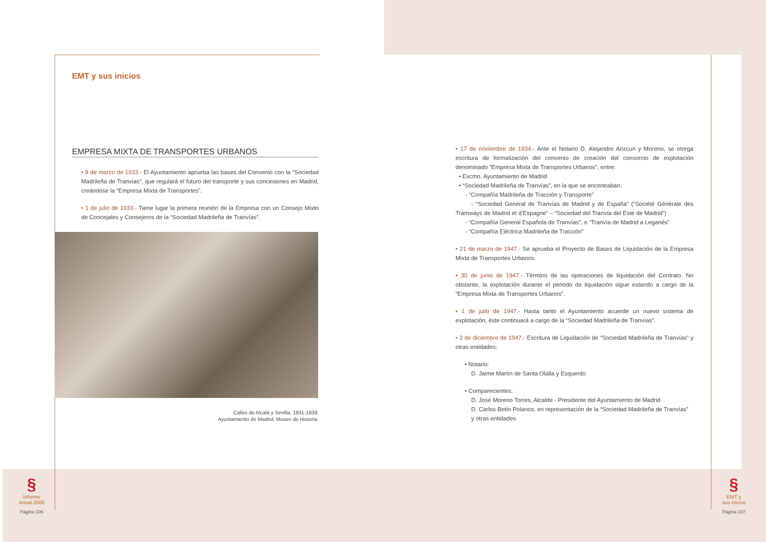EMT y sus inicios
EMPRESA MIXTA DE TRANSPORTES URBANOS
• 9 de marzo de 1933.- El Ayuntamiento aprueba las bases del Convenio con la “Sociedad Madrileña de Tranvías”, que regulará el futuro del transporte y sus concesiones en Madrid, creándose la “Empresa Mixta de Transportes”.
• 1 de julio de 1933.- Tiene lugar la primera reunión de la Empresa con un Consejo Mixto de Concejales y Consejeros de la “Sociedad Madrileña de Tranvías”.
Calles de Alcalá y Sevilla. 1931-1939.
Ayuntamiento de Madrid. Museo de Historia.
• 17 de noviembre de 1934.- Ante el Notario D. Alejandro Arizcun y Moreno, se otorga escritura de formalización del convenio de creación del consorcio de explotación denominado “Empresa Mixta de Transportes Urbanos”, entre:
• Excmo. Ayuntamiento de Madrid
• “Sociedad Madrileña de Tranvías”, en la que se encontraban:
- “Compañía Madrileña de Tracción y Transporte”
- “Sociedad General de Tranvías de Madrid y de España” (“Société Générale des Tramways de Madrid et d’Espagne” – “Sociedad del Tranvía del Este de Madrid”)
- “Compañía General Española de Tranvías”, o “Tranvía de Madrid a Leganés”
- “Compañía Eléctrica Madrileña de Tracción”
• 21 de marzo de 1947.- Se aprueba el Proyecto de Bases de Liquidación de la Empresa Mixta de Transportes Urbanos.
• 30 de junio de 1947.- Término de las operaciones de liquidación del Contrato. No obstante, la explotación durante el periodo de liquidación sigue estando a cargo de la “Empresa Mixta de Transportes Urbanos”.
• 1 de julio de 1947.- Hasta tanto el Ayuntamiento acuerde un nuevo sistema de explotación, éste continuará a cargo de la “Sociedad Madrileña de Tranvías”.
• 3 de diciembre de 1947.- Escritura de Liquidación de “Sociedad Madrileña de Tranvías” y otras entidades:
• Notario:
D. Jaime Martín de Santa Olalla y Esquerdo
• Comparecientes:
D. José Moreno Torres, Alcalde - Presidente del Ayuntamiento de Madrid
D. Carlos Botín Polanco, en representación de la “Sociedad Madrileña de Tranvías”
y otras entidades
§
Informe
Anual 2006
Página 106
§
EMT y
sus inicios
Página 107